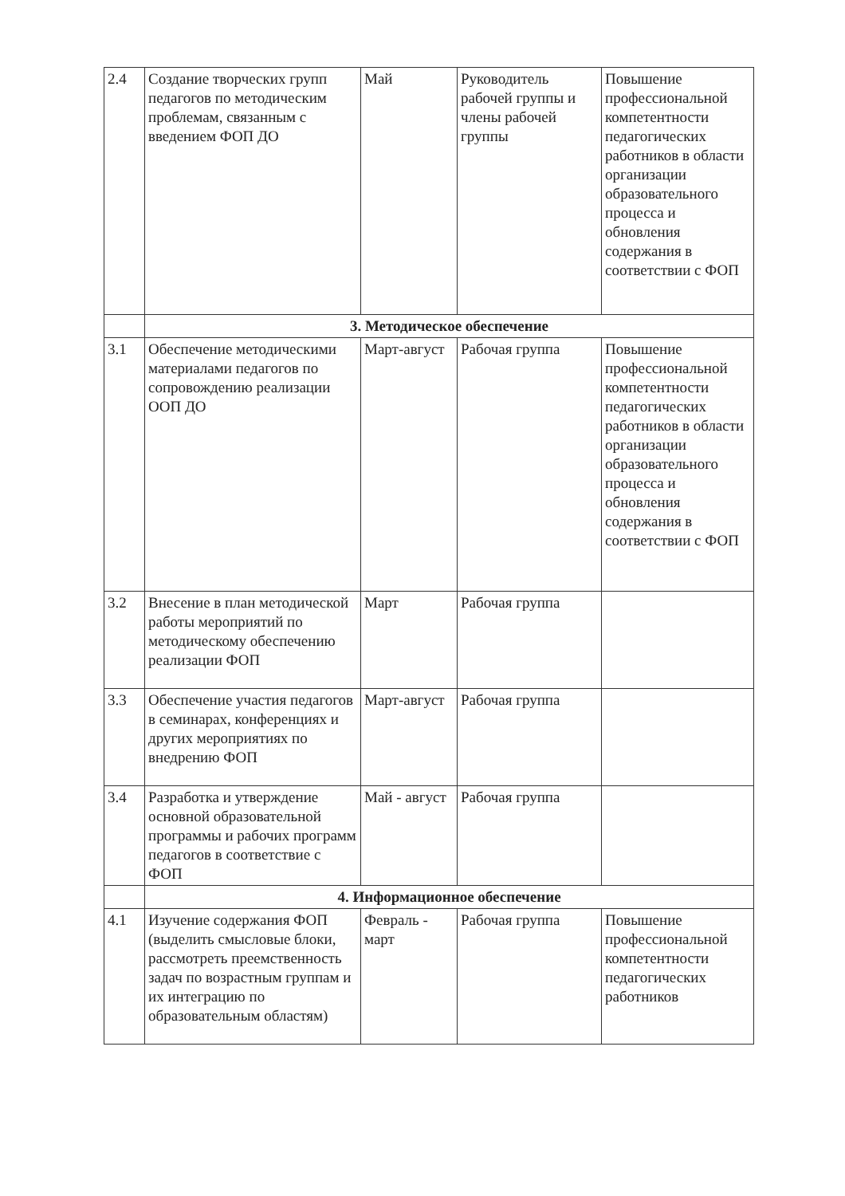| 2.4 | Создание творческих групп педагогов по методическим проблемам, связанным с введением ФОП ДО | Май | Руководитель рабочей группы и члены рабочей группы | Повышение профессиональной компетентности педагогических работников в области организации образовательного процесса и обновления содержания в соответствии с ФОП |
| | 3. Методическое обеспечение | | | |
| 3.1 | Обеспечение методическими материалами педагогов по сопровождению реализации ООП ДО | Март-август | Рабочая группа | Повышение профессиональной компетентности педагогических работников в области организации образовательного процесса и обновления содержания в соответствии с ФОП |
| 3.2 | Внесение в план методической работы мероприятий по методическому обеспечению реализации ФОП | Март | Рабочая группа | |
| 3.3 | Обеспечение участия педагогов в семинарах, конференциях и других мероприятиях по внедрению ФОП | Март-август | Рабочая группа | |
| 3.4 | Разработка и утверждение основной образовательной программы и рабочих программ педагогов в соответствие с ФОП | Май - август | Рабочая группа | |
| | 4. Информационное обеспечение | | | |
| 4.1 | Изучение содержания ФОП (выделить смысловые блоки, рассмотреть преемственность задач по возрастным группам и их интеграцию по образовательным областям) | Февраль - март | Рабочая группа | Повышение профессиональной компетентности педагогических работников |